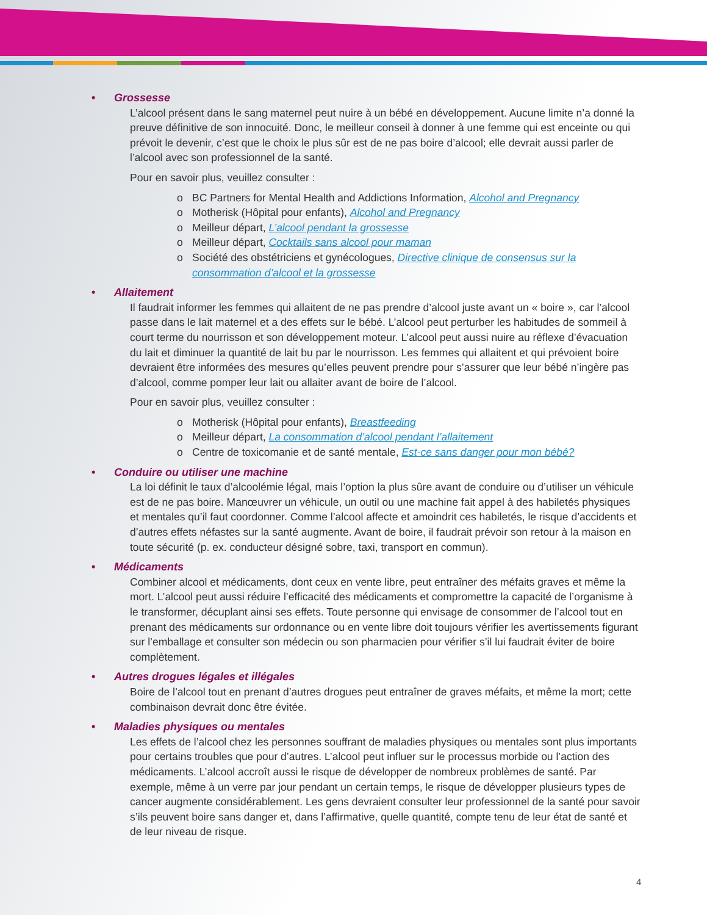• Grossesse
L’alcool présent dans le sang maternel peut nuire à un bébé en développement. Aucune limite n’a donné la preuve définitive de son innocuité. Donc, le meilleur conseil à donner à une femme qui est enceinte ou qui prévoit le devenir, c’est que le choix le plus sûr est de ne pas boire d’alcool; elle devrait aussi parler de l’alcool avec son professionnel de la santé.
Pour en savoir plus, veuillez consulter :
o BC Partners for Mental Health and Addictions Information, Alcohol and Pregnancy
o Motherisk (Hôpital pour enfants), Alcohol and Pregnancy
o Meilleur départ, L’alcool pendant la grossesse
o Meilleur départ, Cocktails sans alcool pour maman
o Société des obstétriciens et gynécologues, Directive clinique de consensus sur la consommation d’alcool et la grossesse
• Allaitement
Il faudrait informer les femmes qui allaitent de ne pas prendre d’alcool juste avant un « boire », car l’alcool passe dans le lait maternel et a des effets sur le bébé. L’alcool peut perturber les habitudes de sommeil à court terme du nourrisson et son développement moteur. L’alcool peut aussi nuire au réflexe d’évacuation du lait et diminuer la quantité de lait bu par le nourrisson. Les femmes qui allaitent et qui prévoient boire devraient être informées des mesures qu’elles peuvent prendre pour s’assurer que leur bébé n’ingère pas d’alcool, comme pomper leur lait ou allaiter avant de boire de l’alcool.
Pour en savoir plus, veuillez consulter :
o Motherisk (Hôpital pour enfants), Breastfeeding
o Meilleur départ, La consommation d’alcool pendant l’allaitement
o Centre de toxicomanie et de santé mentale, Est-ce sans danger pour mon bébé?
• Conduire ou utiliser une machine
La loi définit le taux d’alcoolémie légal, mais l’option la plus sûre avant de conduire ou d’utiliser un véhicule est de ne pas boire. Manœuvrer un véhicule, un outil ou une machine fait appel à des habiletés physiques et mentales qu’il faut coordonner. Comme l’alcool affecte et amoindrit ces habiletés, le risque d’accidents et d’autres effets néfastes sur la santé augmente. Avant de boire, il faudrait prévoir son retour à la maison en toute sécurité (p. ex. conducteur désigné sobre, taxi, transport en commun).
• Médicaments
Combiner alcool et médicaments, dont ceux en vente libre, peut entraîner des méfaits graves et même la mort. L’alcool peut aussi réduire l’efficacité des médicaments et compromettre la capacité de l’organisme à le transformer, décuplant ainsi ses effets. Toute personne qui envisage de consommer de l’alcool tout en prenant des médicaments sur ordonnance ou en vente libre doit toujours vérifier les avertissements figurant sur l’emballage et consulter son médecin ou son pharmacien pour vérifier s’il lui faudrait éviter de boire complètement.
• Autres drogues légales et illégales
Boire de l’alcool tout en prenant d’autres drogues peut entraîner de graves méfaits, et même la mort; cette combinaison devrait donc être évitée.
• Maladies physiques ou mentales
Les effets de l’alcool chez les personnes souffrant de maladies physiques ou mentales sont plus importants pour certains troubles que pour d’autres. L’alcool peut influer sur le processus morbide ou l’action des médicaments. L’alcool accroît aussi le risque de développer de nombreux problèmes de santé. Par exemple, même à un verre par jour pendant un certain temps, le risque de développer plusieurs types de cancer augmente considérablement. Les gens devraient consulter leur professionnel de la santé pour savoir s’ils peuvent boire sans danger et, dans l’affirmative, quelle quantité, compte tenu de leur état de santé et de leur niveau de risque.
4